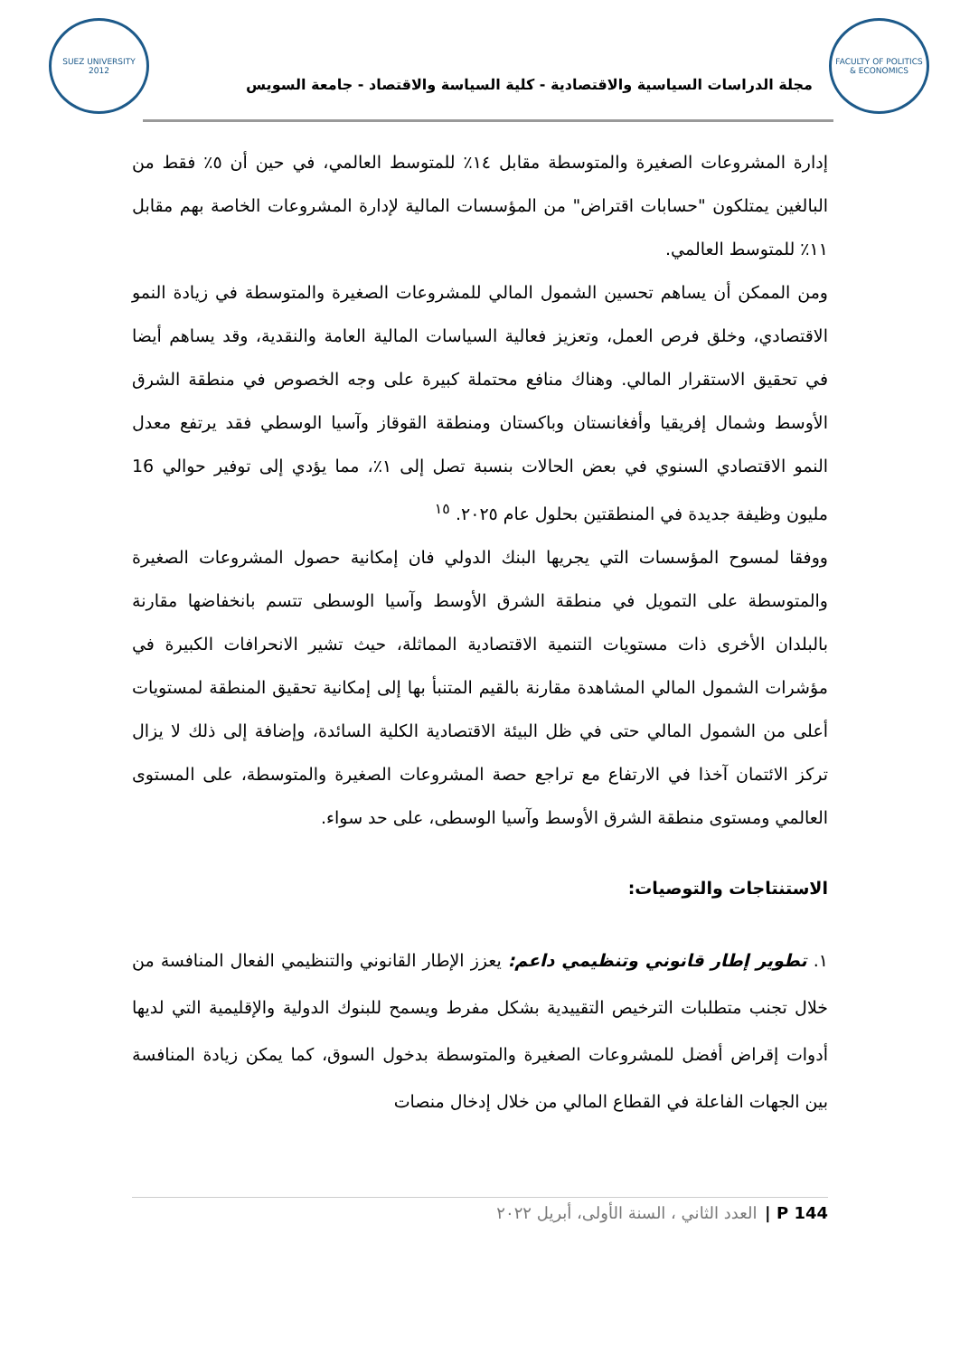SUEZ UNIVERSITY 2012
مجلة الدراسات السياسية والاقتصادية - كلية السياسة والاقتصاد - جامعة السويس
FACULTY OF POLITICS & ECONOMICS
إدارة المشروعات الصغيرة والمتوسطة مقابل ١٤٪ للمتوسط العالمي، في حين أن ٥٪ فقط من البالغين يمتلكون "حسابات اقتراض" من المؤسسات المالية لإدارة المشروعات الخاصة بهم مقابل ١١٪ للمتوسط العالمي.
ومن الممكن أن يساهم تحسين الشمول المالي للمشروعات الصغيرة والمتوسطة في زيادة النمو الاقتصادي، وخلق فرص العمل، وتعزيز فعالية السياسات المالية العامة والنقدية، وقد يساهم أيضا في تحقيق الاستقرار المالي. وهناك منافع محتملة كبيرة على وجه الخصوص في منطقة الشرق الأوسط وشمال إفريقيا وأفغانستان وباكستان ومنطقة القوقاز وآسيا الوسطي فقد يرتفع معدل النمو الاقتصادي السنوي في بعض الحالات بنسبة تصل إلى ١٪، مما يؤدي إلى توفير حوالي 16 مليون وظيفة جديدة في المنطقتين بحلول عام ٢٠٢٥. <sup>١٥</sup>
ووفقا لمسوح المؤسسات التي يجريها البنك الدولي فان إمكانية حصول المشروعات الصغيرة والمتوسطة على التمويل في منطقة الشرق الأوسط وآسيا الوسطى تتسم بانخفاضها مقارنة بالبلدان الأخرى ذات مستويات التنمية الاقتصادية المماثلة، حيث تشير الانحرافات الكبيرة في مؤشرات الشمول المالي المشاهدة مقارنة بالقيم المتنبأ بها إلى إمكانية تحقيق المنطقة لمستويات أعلى من الشمول المالي حتى في ظل البيئة الاقتصادية الكلية السائدة، وإضافة إلى ذلك لا يزال تركز الائتمان آخذا في الارتفاع مع تراجع حصة المشروعات الصغيرة والمتوسطة، على المستوى العالمي ومستوى منطقة الشرق الأوسط وآسيا الوسطى، على حد سواء.
الاستنتاجات والتوصيات:
١. تطوير إطار قانوني وتنظيمي داعم: يعزز الإطار القانوني والتنظيمي الفعال المنافسة من خلال تجنب متطلبات الترخيص التقييدية بشكل مفرط ويسمح للبنوك الدولية والإقليمية التي لديها أدوات إقراض أفضل للمشروعات الصغيرة والمتوسطة بدخول السوق، كما يمكن زيادة المنافسة بين الجهات الفاعلة في القطاع المالي من خلال إدخال منصات
P 144 | العدد الثاني ، السنة الأولى، أبريل ٢٠٢٢